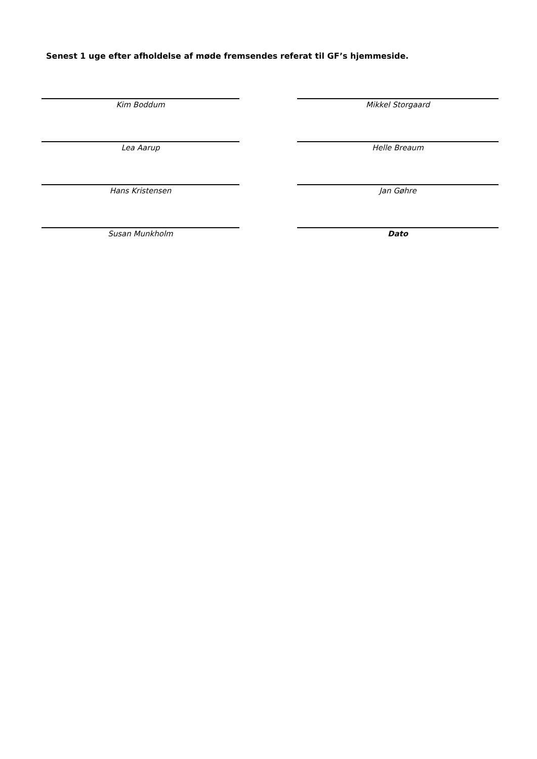Senest 1 uge efter afholdelse af møde fremsendes referat til GF’s hjemmeside.
Kim Boddum
Mikkel Storgaard
Lea Aarup
Helle Breaum
Hans Kristensen
Jan Gøhre
Susan Munkholm
Dato